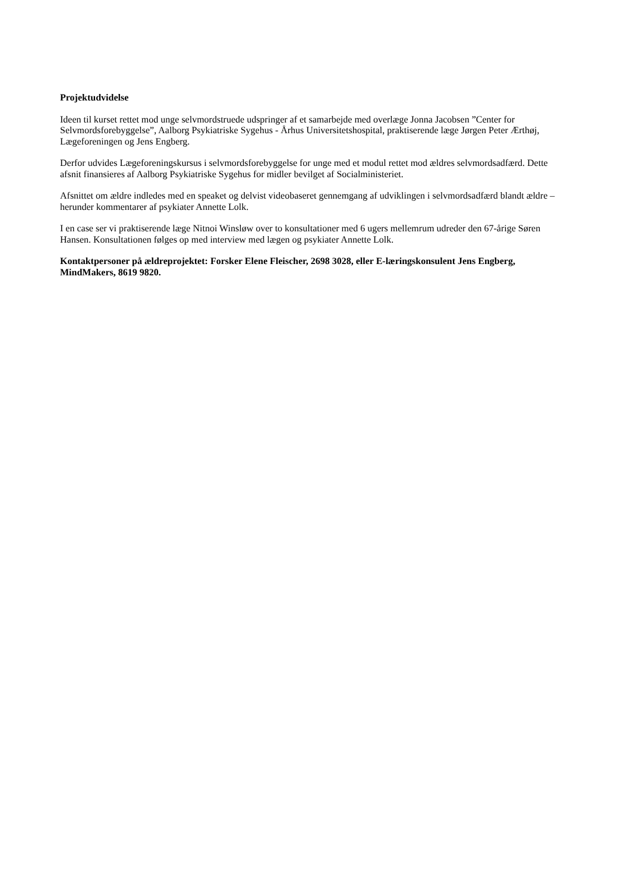Projektudvidelse
Ideen til kurset rettet mod unge selvmordstruede udspringer af et samarbejde med overlæge Jonna Jacobsen ”Center for Selvmordsforebyggelse”, Aalborg Psykiatriske Sygehus - Århus Universitetshospital, praktiserende læge Jørgen Peter Ærthøj, Lægeforeningen og Jens Engberg.
Derfor udvides Lægeforeningskursus i selvmordsforebyggelse for unge med et modul rettet mod ældres selvmordsadfærd. Dette afsnit finansieres af Aalborg Psykiatriske Sygehus for midler bevilget af Socialministeriet.
Afsnittet om ældre indledes med en speaket og delvist videobaseret gennemgang af udviklingen i selvmordsadfærd blandt ældre – herunder kommentarer af psykiater Annette Lolk.
I en case ser vi praktiserende læge Nitnoi Winsløw over to konsultationer med 6 ugers mellemrum udreder den 67-årige Søren Hansen. Konsultationen følges op med interview med lægen og psykiater Annette Lolk.
Kontaktpersoner på ældreprojektet: Forsker Elene Fleischer, 2698 3028, eller E-læringskonsulent Jens Engberg, MindMakers, 8619 9820.